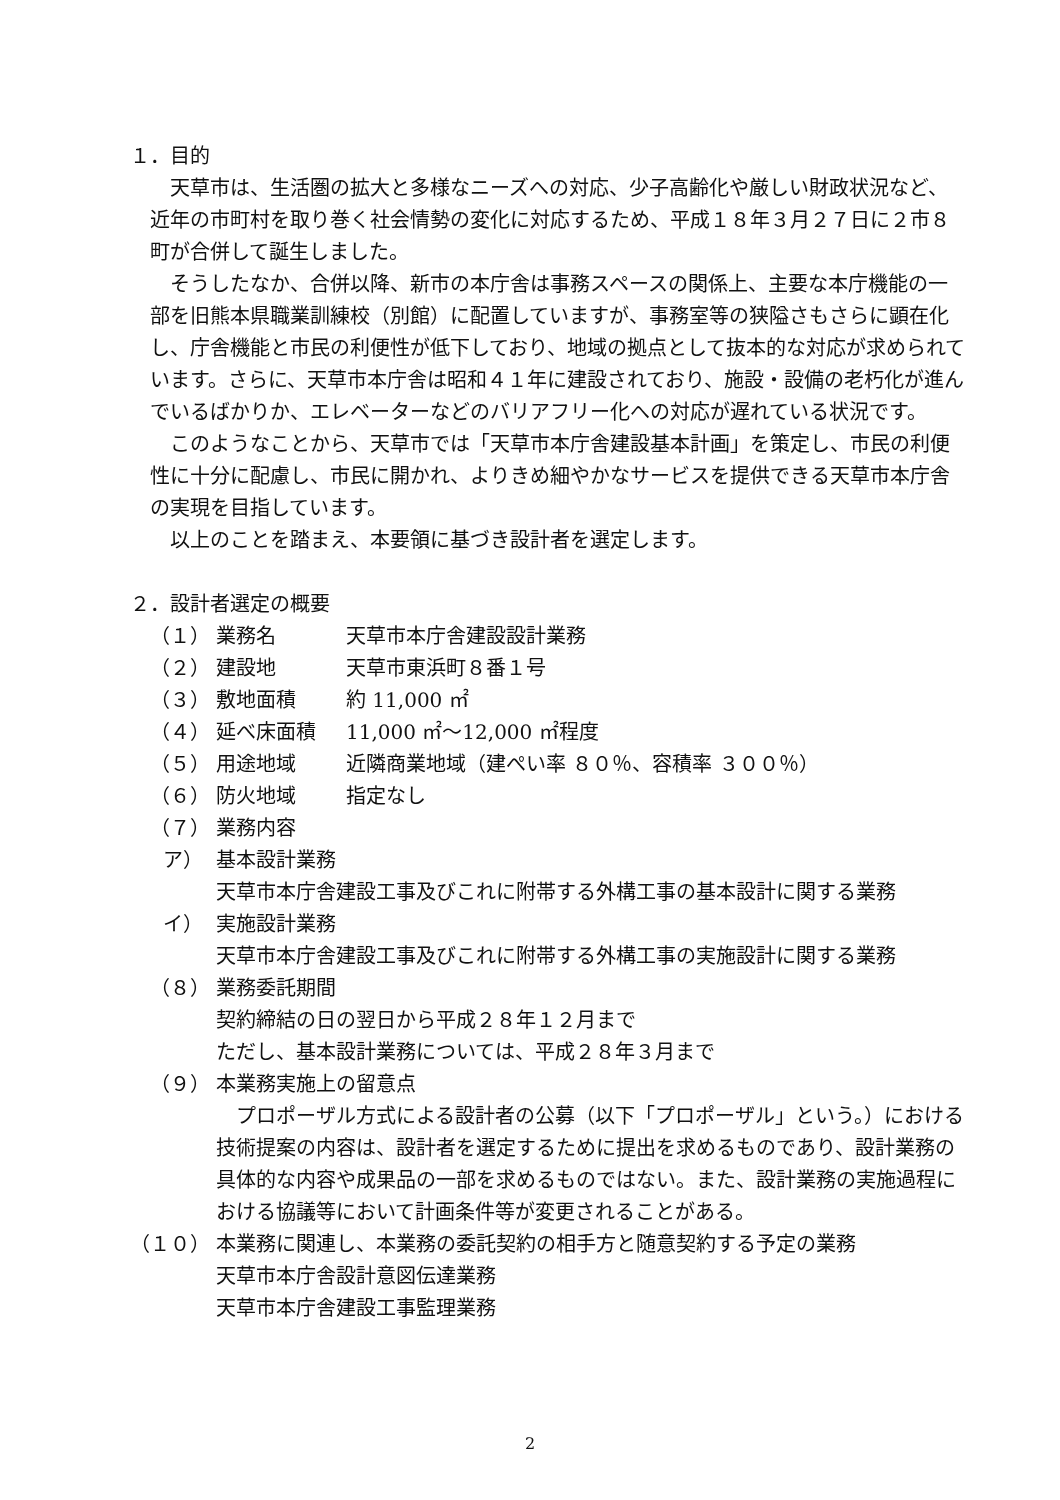１．目的
天草市は、生活圏の拡大と多様なニーズへの対応、少子高齢化や厳しい財政状況など、近年の市町村を取り巻く社会情勢の変化に対応するため、平成１８年３月２７日に２市８町が合併して誕生しました。
そうしたなか、合併以降、新市の本庁舎は事務スペースの関係上、主要な本庁機能の一部を旧熊本県職業訓練校（別館）に配置していますが、事務室等の狭隘さもさらに顕在化し、庁舎機能と市民の利便性が低下しており、地域の拠点として抜本的な対応が求められています。さらに、天草市本庁舎は昭和４１年に建設されており、施設・設備の老朽化が進んでいるばかりか、エレベーターなどのバリアフリー化への対応が遅れている状況です。
このようなことから、天草市では「天草市本庁舎建設基本計画」を策定し、市民の利便性に十分に配慮し、市民に開かれ、よりきめ細やかなサービスを提供できる天草市本庁舎の実現を目指しています。
以上のことを踏まえ、本要領に基づき設計者を選定します。
２．設計者選定の概要
（１） 業務名 天草市本庁舎建設設計業務
（２） 建設地 天草市東浜町８番１号
（３） 敷地面積 約 11,000 ㎡
（４） 延べ床面積 11,000 ㎡～12,000 ㎡程度
（５） 用途地域 近隣商業地域（建ぺい率 ８０％、容積率 ３００％）
（６） 防火地域 指定なし
（７） 業務内容
ア） 基本設計業務
天草市本庁舎建設工事及びこれに附帯する外構工事の基本設計に関する業務
イ） 実施設計業務
天草市本庁舎建設工事及びこれに附帯する外構工事の実施設計に関する業務
（８） 業務委託期間
契約締結の日の翌日から平成２８年１２月まで
ただし、基本設計業務については、平成２８年３月まで
（９） 本業務実施上の留意点
プロポーザル方式による設計者の公募（以下「プロポーザル」という。）における技術提案の内容は、設計者を選定するために提出を求めるものであり、設計業務の具体的な内容や成果品の一部を求めるものではない。また、設計業務の実施過程における協議等において計画条件等が変更されることがある。
（１０） 本業務に関連し、本業務の委託契約の相手方と随意契約する予定の業務
天草市本庁舎設計意図伝達業務
天草市本庁舎建設工事監理業務
2